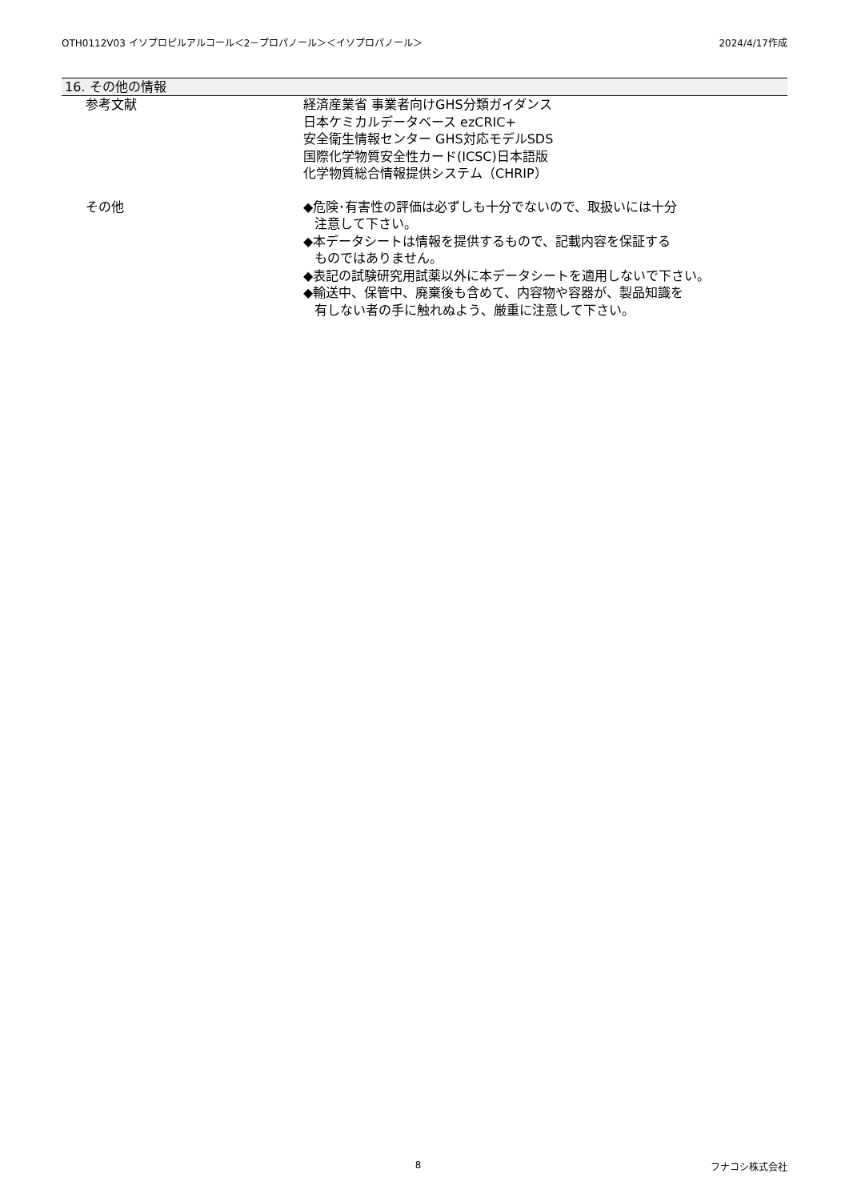OTH0112V03 イソプロピルアルコール＜2－プロパノール＞＜イソプロパノール＞ 2024/4/17作成
16. その他の情報
参考文献 経済産業省 事業者向けGHS分類ガイダンス
日本ケミカルデータベース ezCRIC+
安全衛生情報センター GHS対応モデルSDS
国際化学物質安全性カード(ICSC)日本語版
化学物質総合情報提供システム（CHRIP）
その他 ◆危険･有害性の評価は必ずしも十分でないので、取扱いには十分
注意して下さい。
◆本データシートは情報を提供するもので、記載内容を保証する
ものではありません。
◆表記の試験研究用試薬以外に本データシートを適用しないで下さい。
◆輸送中、保管中、廃棄後も含めて、内容物や容器が、製品知識を
有しない者の手に触れぬよう、厳重に注意して下さい。
8 フナコシ株式会社